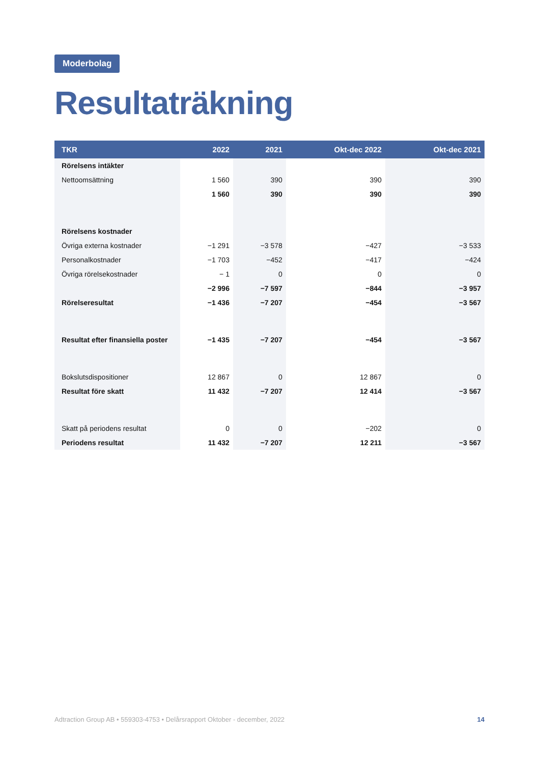Moderbolag
Resultaträkning
| TKR | 2022 | 2021 | Okt-dec 2022 | Okt-dec 2021 |
| --- | --- | --- | --- | --- |
| Rörelsens intäkter | | | | |
| Nettoomsättning | 1 560 | 390 | 390 | 390 |
| | 1 560 | 390 | 390 | 390 |
| Rörelsens kostnader | | | | |
| Övriga externa kostnader | −1 291 | −3 578 | −427 | −3 533 |
| Personalkostnader | −1 703 | −452 | −417 | −424 |
| Övriga rörelsekostnader | − 1 | 0 | 0 | 0 |
| | −2 996 | −7 597 | −844 | −3 957 |
| Rörelseresultat | −1 436 | −7 207 | −454 | −3 567 |
| Resultat efter finansiella poster | −1 435 | −7 207 | −454 | −3 567 |
| Bokslutsdispositioner | 12 867 | 0 | 12 867 | 0 |
| Resultat före skatt | 11 432 | −7 207 | 12 414 | −3 567 |
| Skatt på periodens resultat | 0 | 0 | −202 | 0 |
| Periodens resultat | 11 432 | −7 207 | 12 211 | −3 567 |
Adtraction Group AB • 559303-4753 • Delårsrapport Oktober - december, 2022 14